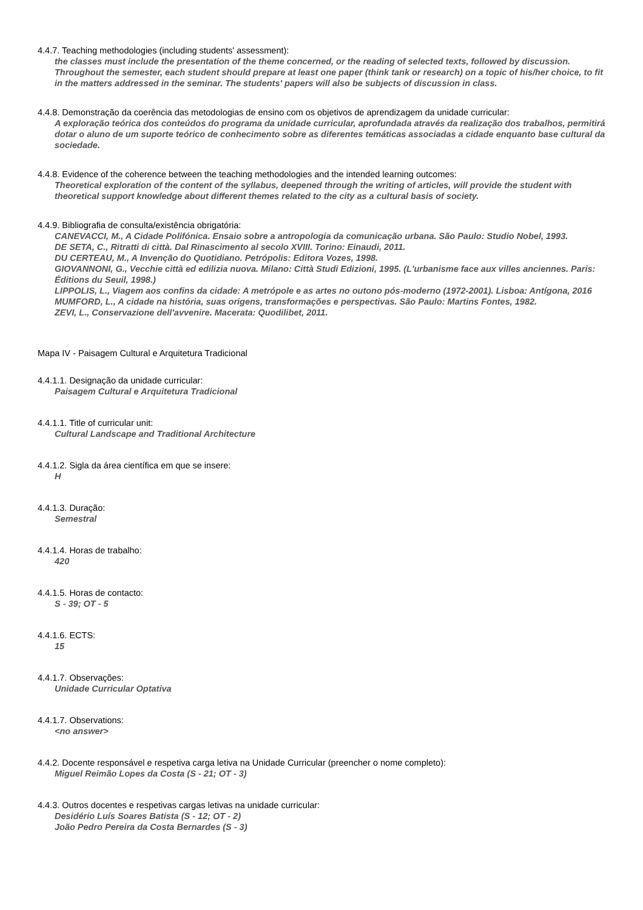4.4.7. Teaching methodologies (including students' assessment):
the classes must include the presentation of the theme concerned, or the reading of selected texts, followed by discussion. Throughout the semester, each student should prepare at least one paper (think tank or research) on a topic of his/her choice, to fit in the matters addressed in the seminar. The students' papers will also be subjects of discussion in class.
4.4.8. Demonstração da coerência das metodologias de ensino com os objetivos de aprendizagem da unidade curricular:
A exploração teórica dos conteúdos do programa da unidade curricular, aprofundada através da realização dos trabalhos, permitirá dotar o aluno de um suporte teórico de conhecimento sobre as diferentes temáticas associadas a cidade enquanto base cultural da sociedade.
4.4.8. Evidence of the coherence between the teaching methodologies and the intended learning outcomes:
Theoretical exploration of the content of the syllabus, deepened through the writing of articles, will provide the student with theoretical support knowledge about different themes related to the city as a cultural basis of society.
4.4.9. Bibliografia de consulta/existência obrigatória:
CANEVACCI, M., A Cidade Polifónica. Ensaio sobre a antropologia da comunicação urbana. São Paulo: Studio Nobel, 1993.
DE SETA, C., Ritratti di città. Dal Rinascimento al secolo XVIII. Torino: Einaudi, 2011.
DU CERTEAU, M., A Invenção do Quotidiano. Petrópolis: Editora Vozes, 1998.
GIOVANNONI, G., Vecchie città ed edilizia nuova. Milano: Città Studi Edizioni, 1995. (L'urbanisme face aux villes anciennes. Paris: Éditions du Seuil, 1998.)
LIPPOLIS, L., Viagem aos confins da cidade: A metrópole e as artes no outono pós-moderno (1972-2001). Lisboa: Antígona, 2016
MUMFORD, L., A cidade na história, suas origens, transformações e perspectivas. São Paulo: Martins Fontes, 1982.
ZEVI, L., Conservazione dell'avvenire. Macerata: Quodilibet, 2011.
Mapa IV - Paisagem Cultural e Arquitetura Tradicional
4.4.1.1. Designação da unidade curricular:
Paisagem Cultural e Arquitetura Tradicional
4.4.1.1. Title of curricular unit:
Cultural Landscape and Traditional Architecture
4.4.1.2. Sigla da área científica em que se insere:
H
4.4.1.3. Duração:
Semestral
4.4.1.4. Horas de trabalho:
420
4.4.1.5. Horas de contacto:
S - 39; OT - 5
4.4.1.6. ECTS:
15
4.4.1.7. Observações:
Unidade Curricular Optativa
4.4.1.7. Observations:
<no answer>
4.4.2. Docente responsável e respetiva carga letiva na Unidade Curricular (preencher o nome completo):
Miguel Reimão Lopes da Costa (S - 21; OT - 3)
4.4.3. Outros docentes e respetivas cargas letivas na unidade curricular:
Desidério Luís Soares Batista (S - 12; OT - 2)
João Pedro Pereira da Costa Bernardes (S - 3)